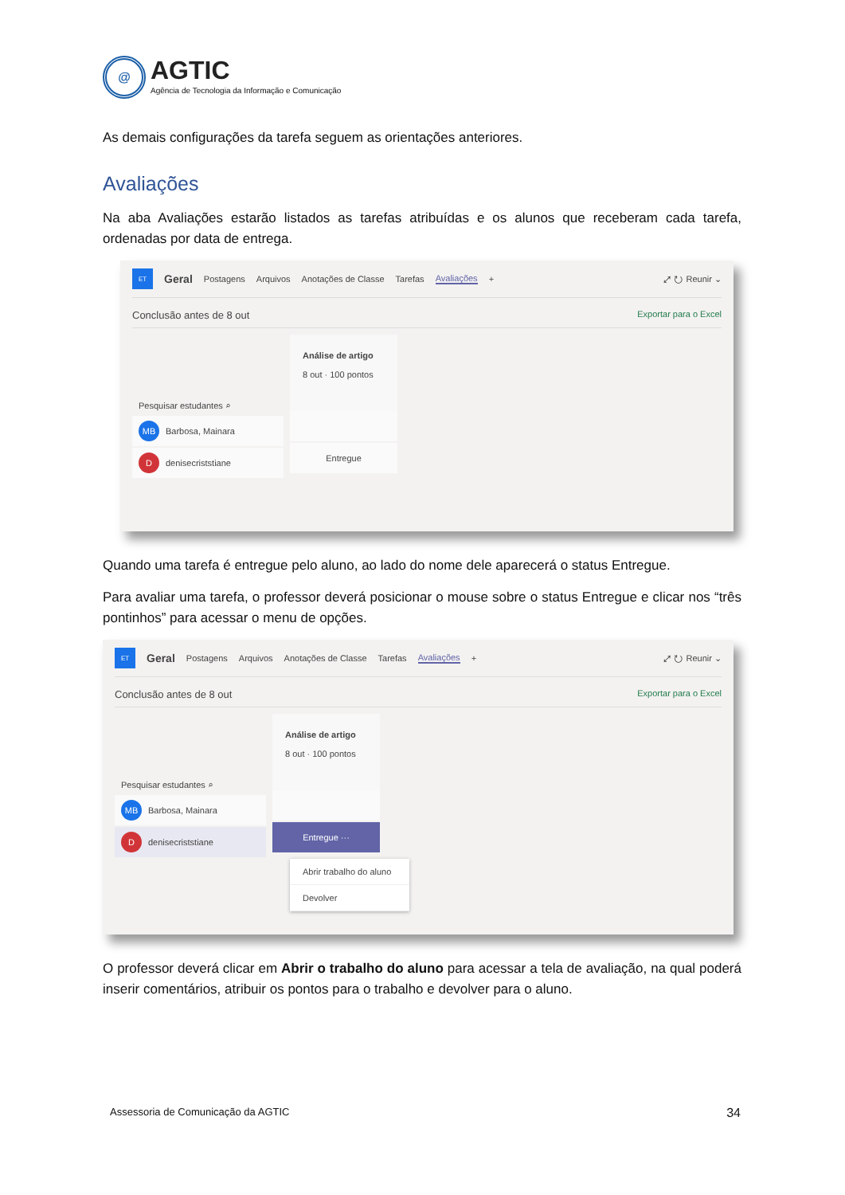@
AGTIC
Agência de Tecnologia da Informação e Comunicação
As demais configurações da tarefa seguem as orientações anteriores.
Avaliações
Na aba Avaliações estarão listados as tarefas atribuídas e os alunos que receberam cada tarefa, ordenadas por data de entrega.
ET Geral Postagens Arquivos Anotações de Classe Tarefas Avaliações + ⤢ ↻ Reunir ⌄
Conclusão antes de 8 out Exportar para o Excel
Pesquisar estudantes ⌕
MB Barbosa, Mainara
Ddenisecriststiane
Análise de artigo
8 out · 100 pontos
Entregue
Quando uma tarefa é entregue pelo aluno, ao lado do nome dele aparecerá o status Entregue.
Para avaliar uma tarefa, o professor deverá posicionar o mouse sobre o status Entregue e clicar nos “três pontinhos” para acessar o menu de opções.
ET Geral Postagens Arquivos Anotações de Classe Tarefas Avaliações + ⤢ ↻ Reunir ⌄
Conclusão antes de 8 out Exportar para o Excel
Pesquisar estudantes ⌕
MB Barbosa, Mainara
Ddenisecriststiane
Análise de artigo
8 out · 100 pontos
Entregue ···
Abrir trabalho do aluno
Devolver
O professor deverá clicar em Abrir o trabalho do aluno para acessar a tela de avaliação, na qual poderá inserir comentários, atribuir os pontos para o trabalho e devolver para o aluno.
Assessoria de Comunicação da AGTIC 34